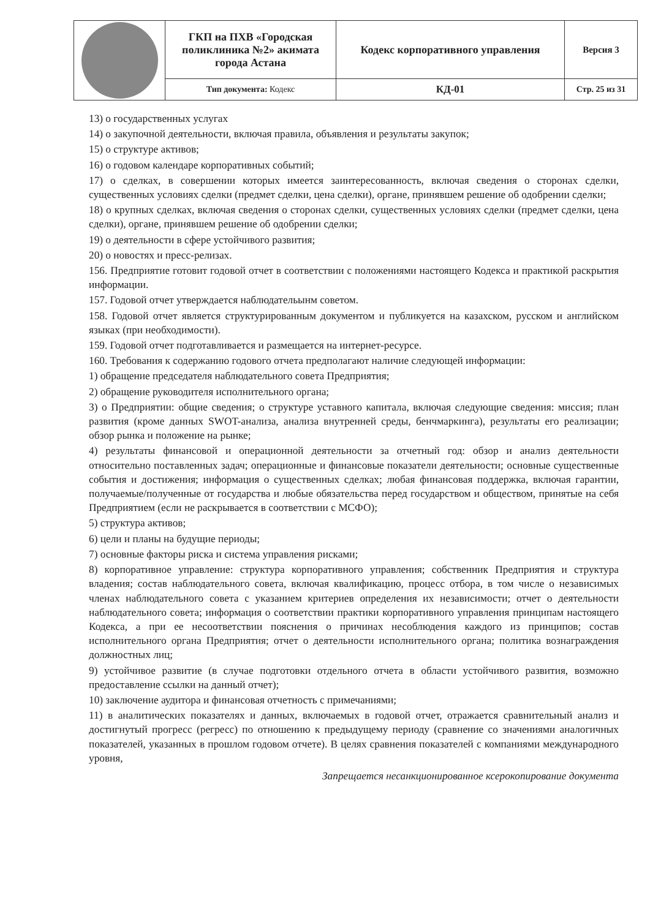| | ГКП на ПХВ «Городская поликлиника №2» акимата города Астана | Кодекс корпоративного управления | Версия 3 |
| | Тип документа: Кодекс | КД-01 | Стр. 25 из 31 |
13) о государственных услугах
14) о закупочной деятельности, включая правила, объявления и результаты закупок;
15) о структуре активов;
16) о годовом календаре корпоративных событий;
17) о сделках, в совершении которых имеется заинтересованность, включая сведения о сторонах сделки, существенных условиях сделки (предмет сделки, цена сделки), органе, принявшем решение об одобрении сделки;
18) о крупных сделках, включая сведения о сторонах сделки, существенных условиях сделки (предмет сделки, цена сделки), органе, принявшем решение об одобрении сделки;
19) о деятельности в сфере устойчивого развития;
20) о новостях и пресс-релизах.
156. Предприятие готовит годовой отчет в соответствии с положениями настоящего Кодекса и практикой раскрытия информации.
157. Годовой отчет утверждается наблюдательынм советом.
158. Годовой отчет является структурированным документом и публикуется на казахском, русском и английском языках (при необходимости).
159. Годовой отчет подготавливается и размещается на интернет-ресурсе.
160. Требования к содержанию годового отчета предполагают наличие следующей информации:
1) обращение председателя наблюдательного совета Предприятия;
2) обращение руководителя исполнительного органа;
3) о Предприятии: общие сведения; о структуре уставного капитала, включая следующие сведения: миссия; план развития (кроме данных SWOT-анализа, анализа внутренней среды, бенчмаркинга), результаты его реализации; обзор рынка и положение на рынке;
4) результаты финансовой и операционной деятельности за отчетный год: обзор и анализ деятельности относительно поставленных задач; операционные и финансовые показатели деятельности; основные существенные события и достижения; информация о существенных сделках; любая финансовая поддержка, включая гарантии, получаемые/полученные от государства и любые обязательства перед государством и обществом, принятые на себя Предприятием (если не раскрывается в соответствии с МСФО);
5) структура активов;
6) цели и планы на будущие периоды;
7) основные факторы риска и система управления рисками;
8) корпоративное управление: структура корпоративного управления; собственник Предприятия и структура владения; состав наблюдательного совета, включая квалификацию, процесс отбора, в том числе о независимых членах наблюдательного совета с указанием критериев определения их независимости; отчет о деятельности наблюдательного совета; информация о соответствии практики корпоративного управления принципам настоящего Кодекса, а при ее несоответствии пояснения о причинах несоблюдения каждого из принципов; состав исполнительного органа Предприятия; отчет о деятельности исполнительного органа; политика вознаграждения должностных лиц;
9) устойчивое развитие (в случае подготовки отдельного отчета в области устойчивого развития, возможно предоставление ссылки на данный отчет);
10) заключение аудитора и финансовая отчетность с примечаниями;
11) в аналитических показателях и данных, включаемых в годовой отчет, отражается сравнительный анализ и достигнутый прогресс (регресс) по отношению к предыдущему периоду (сравнение со значениями аналогичных показателей, указанных в прошлом годовом отчете). В целях сравнения показателей с компаниями международного уровня,
Запрещается несанкционированное ксерокопирование документа